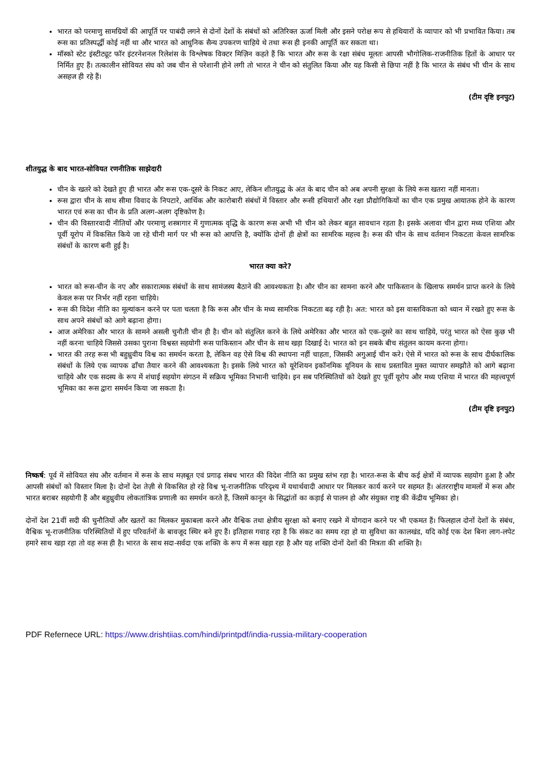भारत को परमाणु सामग्रियों की आपूर्ति पर पाबंदी लगने से दोनों देशों के संबंधों को अतिरिक्त ऊर्जा मिली और इसने परोक्ष रूप से हथियारों के व्यापार को भी प्रभावित किया। तब रूस का प्रतिस्पर्द्धी कोई नहीं था और भारत को आधुनिक सैन्य उपकरण चाहिये थे तथा रूस ही इनकी आपूर्ति कर सकता था।
मॉस्को स्टेट इंस्टीट्यूट फॉर इंटरनेशनल रिलेशंस के विश्लेषक विक्टर मिज़िन कहते हैं कि भारत और रूस के रक्षा संबंध मूलतः आपसी भौगोलिक-राजनीतिक हितों के आधार पर निर्मित हुए हैं। तत्कालीन सोवियत संघ को जब चीन से परेशानी होने लगी तो भारत ने चीन को संतुलित किया और यह किसी से छिपा नहीं है कि भारत के संबंध भी चीन के साथ असहज ही रहे हैं।
(टीम दृष्टि इनपुट)
शीतयुद्ध के बाद भारत-सोवियत रणनीतिक साझेदारी
चीन के खतरे को देखते हुए ही भारत और रूस एक-दूसरे के निकट आए, लेकिन शीतयुद्ध के अंत के बाद चीन को अब अपनी सुरक्षा के लिये रूस खतरा नहीं मानता।
रूस द्वारा चीन के साथ सीमा विवाद के निपटारे, आर्थिक और कारोबारी संबंधों में विस्तार और रूसी हथियारों और रक्षा प्रौद्योगिकियों का चीन एक प्रमुख आयातक होने के कारण भारत एवं रूस का चीन के प्रति अलग-अलग दृष्टिकोण है।
चीन की विस्तारवादी नीतियों और परमाणु शस्त्रागार में गुणात्मक वृद्धि के कारण रूस अभी भी चीन को लेकर बहुत सावधान रहता है। इसके अलावा चीन द्वारा मध्य एशिया और पूर्वी यूरोप में विकसित किये जा रहे चीनी मार्ग पर भी रूस को आपत्ति है, क्योंकि दोनों ही क्षेत्रों का सामरिक महत्त्व है। रूस की चीन के साथ वर्तमान निकटता केवल सामरिक संबंधों के कारण बनी हुई है।
भारत क्या करे?
भारत को रूस-चीन के नए और सकारात्मक संबंधों के साथ सामंजस्य बैठाने की आवश्यकता है। और चीन का सामना करने और पाकिस्तान के खिलाफ समर्थन प्राप्त करने के लिये केवल रूस पर निर्भर नहीं रहना चाहिये।
रूस की विदेश नीति का मूल्यांकन करने पर पता चलता है कि रूस और चीन के मध्य सामरिक निकटता बढ़ रही है। अत: भारत को इस वास्तविकता को ध्यान में रखते हुए रूस के साथ अपने संबंधों को आगे बढ़ाना होगा।
आज अमेरिका और भारत के सामने असली चुनौती चीन ही है। चीन को संतुलित करने के लिये अमेरिका और भारत को एक-दूसरे का साथ चाहिये, परंतु भारत को ऐसा कुछ भी नहीं करना चाहिये जिससे उसका पुराना विश्वस्त सहयोगी रूस पाकिस्तान और चीन के साथ खड़ा दिखाई दे। भारत को इन सबके बीच संतुलन कायम करना होगा।
भारत की तरह रूस भी बहुध्रुवीय विश्व का समर्थन करता है, लेकिन वह ऐसे विश्व की स्थापना नहीं चाहता, जिसकी अगुआई चीन करे। ऐसे में भारत को रूस के साथ दीर्घकालिक संबंधों के लिये एक व्यापक ढाँचा तैयार करने की आवश्यकता है। इसके लिये भारत को यूरेशियन इकॉनमिक यूनियन के साथ प्रस्तावित मुक्त व्यापार समझौते को आगे बढ़ाना चाहिये और एक सदस्य के रूप में शंघाई सहयोग संगठन में सक्रिय भूमिका निभानी चाहिये। इन सब परिस्थितियों को देखते हुए पूर्वी यूरोप और मध्य एशिया में भारत की महत्त्वपूर्ण भूमिका का रूस द्वारा समर्थन किया जा सकता है।
(टीम दृष्टि इनपुट)
निष्कर्ष: पूर्व में सोवियत संघ और वर्तमान में रूस के साथ मज़बूत एवं प्रगाढ़ संबध भारत की विदेश नीति का प्रमुख स्तंभ रहा है। भारत-रूस के बीच कई क्षेत्रों में व्यापक सहयोग हुआ है और आपसी संबंधों को विस्तार मिला है। दोनों देश तेज़ी से विकसित हो रहे विश्व भू-राजनीतिक परिदृश्य में यथार्थवादी आधार पर मिलकर कार्य करने पर सहमत हैं। अंतरराष्ट्रीय मामलों में रूस और भारत बराबर सहयोगी हैं और बहुध्रुवीय लोकतांत्रिक प्रणाली का समर्थन करते हैं, जिसमें कानून के सिद्धांतों का कड़ाई से पालन हो और संयुक्त राष्ट्र की केंद्रीय भूमिका हो।
दोनों देश 21वीं सदी की चुनौतियों और खतरों का मिलकर मुकाबला करने और वैश्विक तथा क्षेत्रीय सुरक्षा को बनाए रखने में योगदान करने पर भी एकमत हैं। फिलहाल दोनों देशों के संबंध, वैश्विक भू-राजनीतिक परिस्थितियों में हुए परिवर्तनों के बावजूद स्थिर बने हुए हैं। इतिहास गवाह रहा है कि संकट का समय रहा हो या सुविधा का कालखंड, यदि कोई एक देश बिना लाग-लपेट हमारे साथ खड़ा रहा तो वह रूस ही है। भारत के साथ सदा-सर्वदा एक शक्ति के रूप में रूस खड़ा रहा है और यह शक्ति दोनों देशों की मित्रता की शक्ति है।
PDF Refernece URL: https://www.drishtiias.com/hindi/printpdf/india-russia-military-cooperation